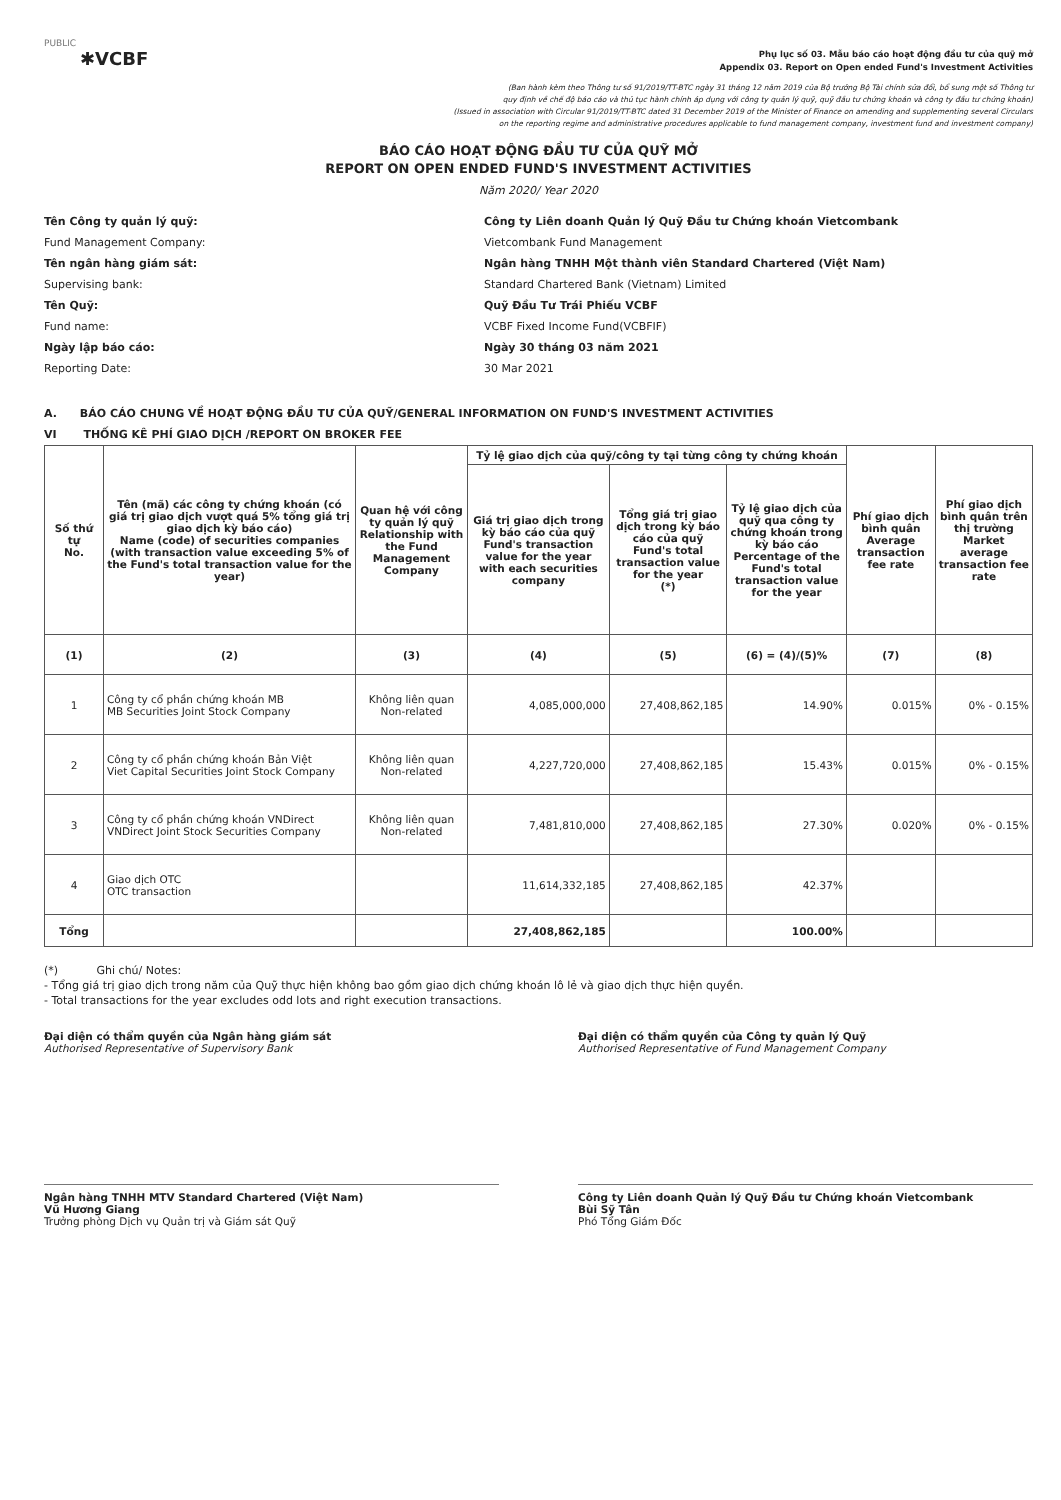PUBLIC
✱VCBF
Phụ lục số 03. Mẫu báo cáo hoạt động đầu tư của quỹ mở
Appendix 03. Report on Open ended Fund's Investment Activities
(Ban hành kèm theo Thông tư số 91/2019/TT-BTC ngày 31 tháng 12 năm 2019 của Bộ trưởng Bộ Tài chính sửa đổi, bổ sung một số Thông tư
quy định về chế độ báo cáo và thủ tục hành chính áp dụng với công ty quản lý quỹ, quỹ đầu tư chứng khoán và công ty đầu tư chứng khoán)
(Issued in association with Circular 91/2019/TT-BTC dated 31 December 2019 of the Minister of Finance on amending and supplementing several Circulars
on the reporting regime and administrative procedures applicable to fund management company, investment fund and investment company)
BÁO CÁO HOẠT ĐỘNG ĐẦU TƯ CỦA QUỸ MỞ
REPORT ON OPEN ENDED FUND'S INVESTMENT ACTIVITIES
Năm 2020/ Year 2020
Tên Công ty quản lý quỹ:
Công ty Liên doanh Quản lý Quỹ Đầu tư Chứng khoán Vietcombank
Fund Management Company:
Vietcombank Fund Management
Tên ngân hàng giám sát:
Ngân hàng TNHH Một thành viên Standard Chartered (Việt Nam)
Supervising bank:
Standard Chartered Bank (Vietnam) Limited
Tên Quỹ:
Quỹ Đầu Tư Trái Phiếu VCBF
Fund name:
VCBF Fixed Income Fund(VCBFIF)
Ngày lập báo cáo:
Ngày 30 tháng 03 năm 2021
Reporting Date:
30 Mar 2021
A. BÁO CÁO CHUNG VỀ HOẠT ĐỘNG ĐẦU TƯ CỦA QUỸ/GENERAL INFORMATION ON FUND'S INVESTMENT ACTIVITIES
VI THỐNG KÊ PHÍ GIAO DỊCH /REPORT ON BROKER FEE
| Số thứ tự No. | Tên (mã) các công ty chứng khoán (có giá trị giao dịch vượt quá 5% tổng giá trị giao dịch kỳ báo cáo) Name (code) of securities companies (with transaction value exceeding 5% of the Fund's total transaction value for the year) | Quan hệ với công ty quản lý quỹ Relationship with the Fund Management Company | Tỷ lệ giao dịch của quỹ/công ty tại từng công ty chứng khoán | | | Phí giao dịch bình quân Average transaction fee rate | Phí giao dịch bình quân trên thị trường Market average transaction fee rate |
| --- | --- | --- | --- | --- | --- | --- | --- |
| | | | Giá trị giao dịch trong kỳ báo cáo của quỹ Fund's transaction value for the year with each securities company | Tổng giá trị giao dịch trong kỳ báo cáo của quỹ Fund's total transaction value for the year (*) | Tỷ lệ giao dịch của quỹ qua công ty chứng khoán trong kỳ báo cáo Percentage of the Fund's total transaction value for the year | | |
| (1) | (2) | (3) | (4) | (5) | (6) = (4)/(5)% | (7) | (8) |
| 1 | Công ty cổ phần chứng khoán MB MB Securities Joint Stock Company | Không liên quan Non-related | 4,085,000,000 | 27,408,862,185 | 14.90% | 0.015% | 0% - 0.15% |
| 2 | Công ty cổ phần chứng khoán Bản Việt Viet Capital Securities Joint Stock Company | Không liên quan Non-related | 4,227,720,000 | 27,408,862,185 | 15.43% | 0.015% | 0% - 0.15% |
| 3 | Công ty cổ phần chứng khoán VNDirect VNDirect Joint Stock Securities Company | Không liên quan Non-related | 7,481,810,000 | 27,408,862,185 | 27.30% | 0.020% | 0% - 0.15% |
| 4 | Giao dịch OTC OTC transaction | | 11,614,332,185 | 27,408,862,185 | 42.37% | | |
| Tổng | | | 27,408,862,185 | | 100.00% | | |
(*) Ghi chú/ Notes:
- Tổng giá trị giao dịch trong năm của Quỹ thực hiện không bao gồm giao dịch chứng khoán lô lẻ và giao dịch thực hiện quyền.
- Total transactions for the year excludes odd lots and right execution transactions.
Đại diện có thẩm quyền của Ngân hàng giám sát
Authorised Representative of Supervisory Bank
Ngân hàng TNHH MTV Standard Chartered (Việt Nam)
Vũ Hương Giang
Trưởng phòng Dịch vụ Quản trị và Giám sát Quỹ
Đại diện có thẩm quyền của Công ty quản lý Quỹ
Authorised Representative of Fund Management Company
Công ty Liên doanh Quản lý Quỹ Đầu tư Chứng khoán Vietcombank
Bùi Sỹ Tân
Phó Tổng Giám Đốc